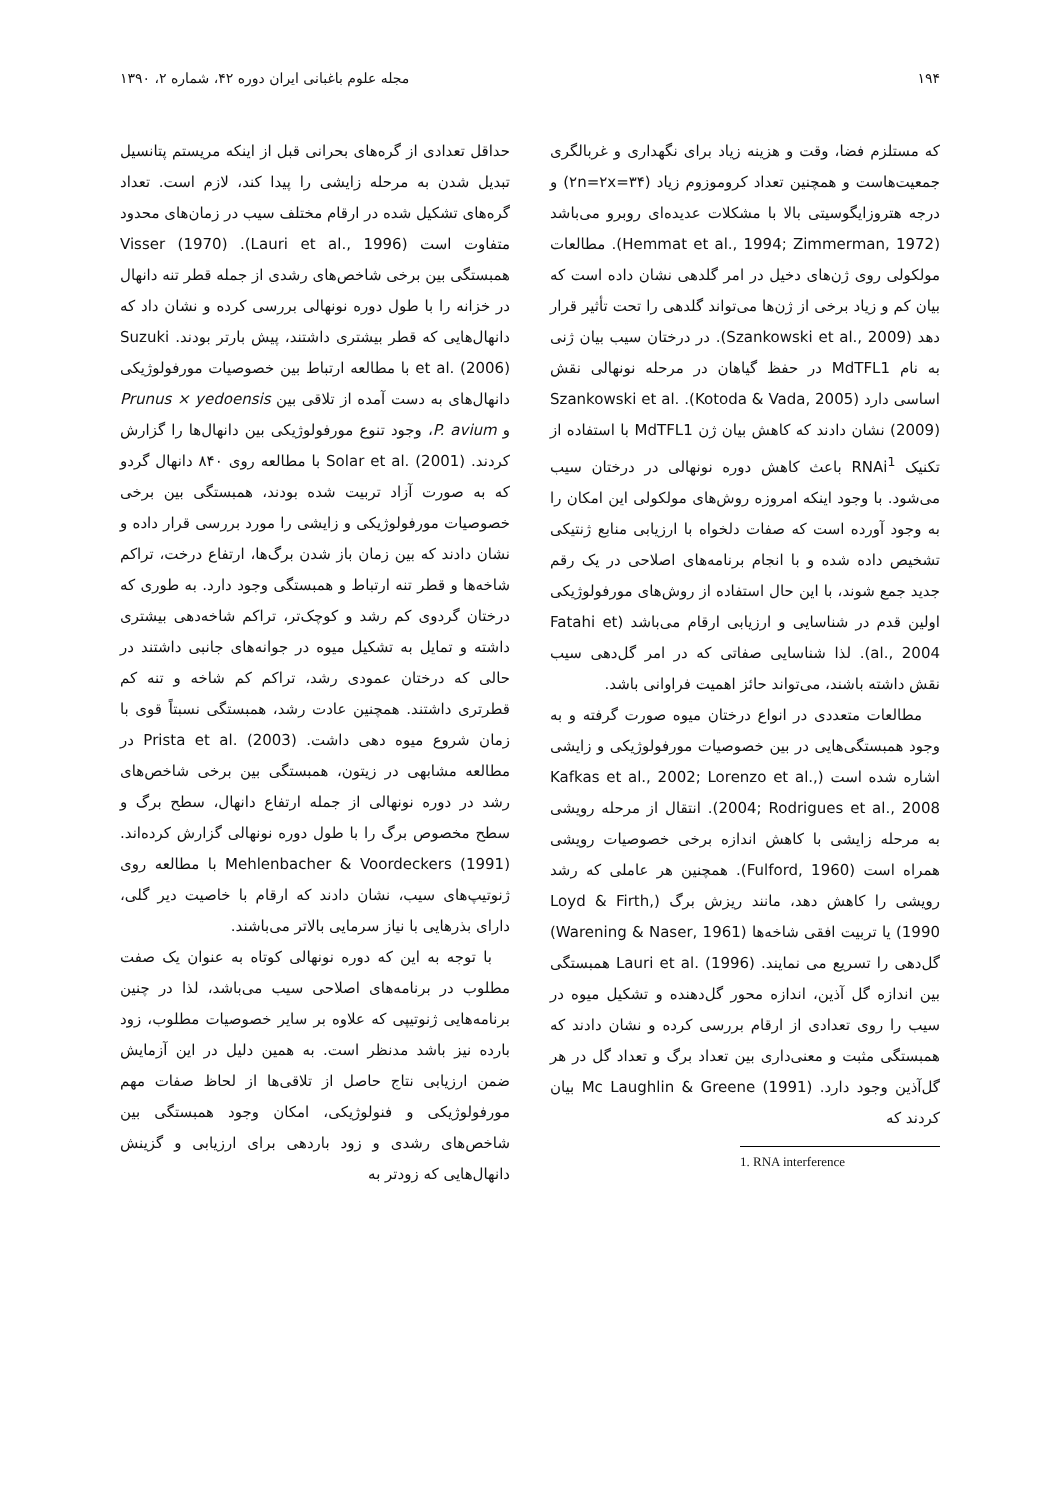۱۹۴ مجله علوم باغبانی ایران دوره ۴۲، شماره ۲، ۱۳۹۰
که مستلزم فضا، وقت و هزینه زیاد برای نگهداری و غربالگری جمعیت‌هاست و همچنین تعداد کروموزوم زیاد (۲n=۲x=۳۴) و درجه هتروزایگوسیتی بالا با مشکلات عدیده‌ای روبرو می‌باشد (Hemmat et al., 1994; Zimmerman, 1972). مطالعات مولکولی روی ژن‌های دخیل در امر گلدهی نشان داده است که بیان کم و زیاد برخی از ژن‌ها می‌تواند گلدهی را تحت تأثیر قرار دهد (Szankowski et al., 2009). در درختان سیب بیان ژنی به نام MdTFL1 در حفظ گیاهان در مرحله نونهالی نقش اساسی دارد (Kotoda & Vada, 2005). Szankowski et al. (2009) نشان دادند که کاهش بیان ژن MdTFL1 با استفاده از تکنیک RNAi<sup>1</sup> باعث کاهش دوره نونهالی در درختان سیب می‌شود. با وجود اینکه امروزه روش‌های مولکولی این امکان را به وجود آورده است که صفات دلخواه با ارزیابی منابع ژنتیکی تشخیص داده شده و با انجام برنامه‌های اصلاحی در یک رقم جدید جمع شوند، با این حال استفاده از روش‌های مورفولوژیکی اولین قدم در شناسایی و ارزیابی ارقام می‌باشد (Fatahi et al., 2004). لذا شناسایی صفاتی که در امر گل‌دهی سیب نقش داشته باشند، می‌تواند حائز اهمیت فراوانی باشد.
مطالعات متعددی در انواع درختان میوه صورت گرفته و به وجود همبستگی‌هایی در بین خصوصیات مورفولوژیکی و زایشی اشاره شده است (Kafkas et al., 2002; Lorenzo et al., 2004; Rodrigues et al., 2008). انتقال از مرحله رویشی به مرحله زایشی با کاهش اندازه برخی خصوصیات رویشی همراه است (Fulford, 1960). همچنین هر عاملی که رشد رویشی را کاهش دهد، مانند ریزش برگ (Loyd & Firth, 1990) یا تربیت افقی شاخه‌ها (Warening & Naser, 1961) گل‌دهی را تسریع می نمایند. Lauri et al. (1996) همبستگی بین اندازه گل آذین، اندازه محور گل‌دهنده و تشکیل میوه در سیب را روی تعدادی از ارقام بررسی کرده و نشان دادند که همبستگی مثبت و معنی‌داری بین تعداد برگ و تعداد گل در هر گل‌آذین وجود دارد. Mc Laughlin & Greene (1991) بیان کردند که
1. RNA interference
حداقل تعدادی از گره‌های بحرانی قبل از اینکه مریستم پتانسیل تبدیل شدن به مرحله زایشی را پیدا کند، لازم است. تعداد گره‌های تشکیل شده در ارقام مختلف سیب در زمان‌های محدود متفاوت است (Lauri et al., 1996). Visser (1970) همبستگی بین برخی شاخص‌های رشدی از جمله قطر تنه دانهال در خزانه را با طول دوره نونهالی بررسی کرده و نشان داد که دانهال‌هایی که قطر بیشتری داشتند، پیش بارتر بودند. Suzuki et al. (2006) با مطالعه ارتباط بین خصوصیات مورفولوژیکی دانهال‌های به دست آمده از تلاقی بین Prunus × yedoensis و P. avium، وجود تنوع مورفولوژیکی بین دانهال‌ها را گزارش کردند. Solar et al. (2001) با مطالعه روی ۸۴۰ دانهال گردو که به صورت آزاد تربیت شده بودند، همبستگی بین برخی خصوصیات مورفولوژیکی و زایشی را مورد بررسی قرار داده و نشان دادند که بین زمان باز شدن برگ‌ها، ارتفاع درخت، تراکم شاخه‌ها و قطر تنه ارتباط و همبستگی وجود دارد. به طوری که درختان گردوی کم رشد و کوچک‌تر، تراکم شاخه‌دهی بیشتری داشته و تمایل به تشکیل میوه در جوانه‌های جانبی داشتند در حالی که درختان عمودی رشد، تراکم کم شاخه و تنه کم قطرتری داشتند. همچنین عادت رشد، همبستگی نسبتاً قوی با زمان شروع میوه دهی داشت. Prista et al. (2003) در مطالعه مشابهی در زیتون، همبستگی بین برخی شاخص‌های رشد در دوره نونهالی از جمله ارتفاع دانهال، سطح برگ و سطح مخصوص برگ را با طول دوره نونهالی گزارش کرده‌اند. Mehlenbacher & Voordeckers (1991) با مطالعه روی ژنوتیپ‌های سیب، نشان دادند که ارقام با خاصیت دیر گلی، دارای بذرهایی با نیاز سرمایی بالاتر می‌باشند.
با توجه به این که دوره نونهالی کوتاه به عنوان یک صفت مطلوب در برنامه‌های اصلاحی سیب می‌باشد، لذا در چنین برنامه‌هایی ژنوتیپی که علاوه بر سایر خصوصیات مطلوب، زود بارده نیز باشد مدنظر است. به همین دلیل در این آزمایش ضمن ارزیابی نتاج حاصل از تلاقی‌ها از لحاظ صفات مهم مورفولوژیکی و فنولوژیکی، امکان وجود همبستگی بین شاخص‌های رشدی و زود باردهی برای ارزیابی و گزینش دانهال‌هایی که زودتر به